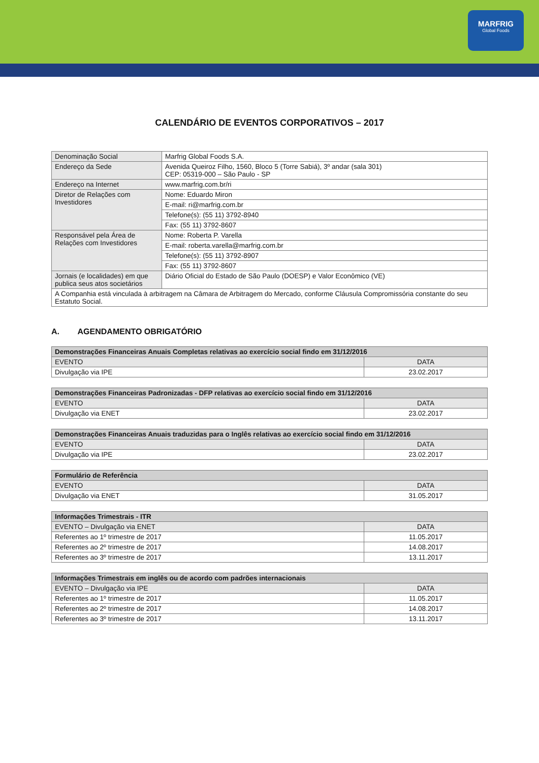MARFRIG
Global Foods
CALENDÁRIO DE EVENTOS CORPORATIVOS – 2017
| Denominação Social | Marfrig Global Foods S.A. |
| Endereço da Sede | Avenida Queiroz Filho, 1560, Bloco 5 (Torre Sabiá), 3º andar (sala 301) CEP: 05319-000 – São Paulo - SP |
| Endereço na Internet | www.marfrig.com.br/ri |
| Diretor de Relações com Investidores | Nome: Eduardo Miron |
| | E-mail: ri@marfrig.com.br |
| | Telefone(s): (55 11) 3792-8940 |
| | Fax: (55 11) 3792-8607 |
| Responsável pela Área de Relações com Investidores | Nome: Roberta P. Varella |
| | E-mail: roberta.varella@marfrig.com.br |
| | Telefone(s): (55 11) 3792-8907 |
| | Fax: (55 11) 3792-8607 |
| Jornais (e localidades) em que publica seus atos societários | Diário Oficial do Estado de São Paulo (DOESP) e Valor Econômico (VE) |
| A Companhia está vinculada à arbitragem na Câmara de Arbitragem do Mercado, conforme Cláusula Compromissória constante do seu Estatuto Social. | |
A. AGENDAMENTO OBRIGATÓRIO
| Demonstrações Financeiras Anuais Completas relativas ao exercício social findo em 31/12/2016 | |
| --- | --- |
| EVENTO | DATA |
| Divulgação via IPE | 23.02.2017 |
| Demonstrações Financeiras Padronizadas - DFP relativas ao exercício social findo em 31/12/2016 | |
| --- | --- |
| EVENTO | DATA |
| Divulgação via ENET | 23.02.2017 |
| Demonstrações Financeiras Anuais traduzidas para o Inglês relativas ao exercício social findo em 31/12/2016 | |
| --- | --- |
| EVENTO | DATA |
| Divulgação via IPE | 23.02.2017 |
| Formulário de Referência | |
| --- | --- |
| EVENTO | DATA |
| Divulgação via ENET | 31.05.2017 |
| Informações Trimestrais - ITR | |
| --- | --- |
| EVENTO – Divulgação via ENET | DATA |
| Referentes ao 1º trimestre de 2017 | 11.05.2017 |
| Referentes ao 2º trimestre de 2017 | 14.08.2017 |
| Referentes ao 3º trimestre de 2017 | 13.11.2017 |
| Informações Trimestrais em inglês ou de acordo com padrões internacionais | |
| --- | --- |
| EVENTO – Divulgação via IPE | DATA |
| Referentes ao 1º trimestre de 2017 | 11.05.2017 |
| Referentes ao 2º trimestre de 2017 | 14.08.2017 |
| Referentes ao 3º trimestre de 2017 | 13.11.2017 |